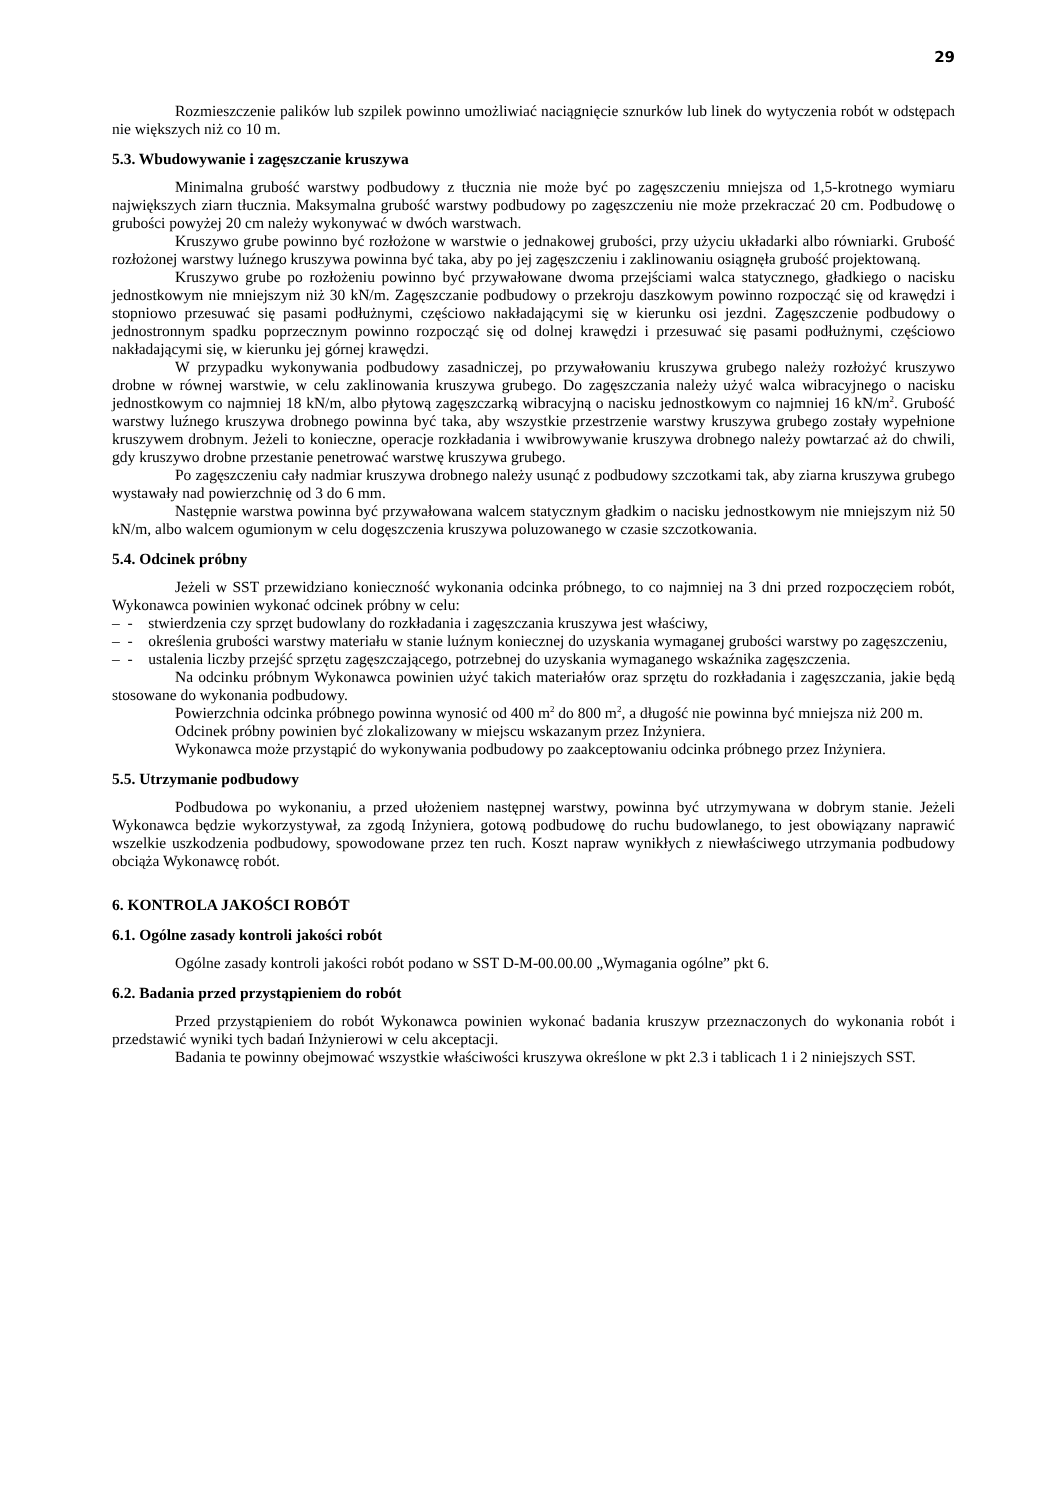29
Rozmieszczenie palików lub szpilek powinno umożliwiać naciągnięcie sznurków lub linek do wytyczenia robót w odstępach nie większych niż co 10 m.
5.3. Wbudowywanie i zagęszczanie kruszywa
Minimalna grubość warstwy podbudowy z tłucznia nie może być po zagęszczeniu mniejsza od 1,5-krotnego wymiaru największych ziarn tłucznia. Maksymalna grubość warstwy podbudowy po zagęszczeniu nie może przekraczać 20 cm. Podbudowę o grubości powyżej 20 cm należy wykonywać w dwóch warstwach.
Kruszywo grube powinno być rozłożone w warstwie o jednakowej grubości, przy użyciu układarki albo równiarki. Grubość rozłożonej warstwy luźnego kruszywa powinna być taka, aby po jej zagęszczeniu i zaklinowaniu osiągnęła grubość projektowaną.
Kruszywo grube po rozłożeniu powinno być przywałowane dwoma przejściami walca statycznego, gładkiego o nacisku jednostkowym nie mniejszym niż 30 kN/m. Zagęszczanie podbudowy o przekroju daszkowym powinno rozpocząć się od krawędzi i stopniowo przesuwać się pasami podłużnymi, częściowo nakładającymi się w kierunku osi jezdni. Zagęszczenie podbudowy o jednostronnym spadku poprzecznym powinno rozpocząć się od dolnej krawędzi i przesuwać się pasami podłużnymi, częściowo nakładającymi się, w kierunku jej górnej krawędzi.
W przypadku wykonywania podbudowy zasadniczej, po przywałowaniu kruszywa grubego należy rozłożyć kruszywo drobne w równej warstwie, w celu zaklinowania kruszywa grubego. Do zagęszczania należy użyć walca wibracyjnego o nacisku jednostkowym co najmniej 18 kN/m, albo płytową zagęszczarką wibracyjną o nacisku jednostkowym co najmniej 16 kN/m<sup>2</sup>. Grubość warstwy luźnego kruszywa drobnego powinna być taka, aby wszystkie przestrzenie warstwy kruszywa grubego zostały wypełnione kruszywem drobnym. Jeżeli to konieczne, operacje rozkładania i wwibrowywanie kruszywa drobnego należy powtarzać aż do chwili, gdy kruszywo drobne przestanie penetrować warstwę kruszywa grubego.
Po zagęszczeniu cały nadmiar kruszywa drobnego należy usunąć z podbudowy szczotkami tak, aby ziarna kruszywa grubego wystawały nad powierzchnię od 3 do 6 mm.
Następnie warstwa powinna być przywałowana walcem statycznym gładkim o nacisku jednostkowym nie mniejszym niż 50 kN/m, albo walcem ogumionym w celu dogęszczenia kruszywa poluzowanego w czasie szczotkowania.
5.4. Odcinek próbny
Jeżeli w SST przewidziano konieczność wykonania odcinka próbnego, to co najmniej na 3 dni przed rozpoczęciem robót, Wykonawca powinien wykonać odcinek próbny w celu:
– - stwierdzenia czy sprzęt budowlany do rozkładania i zagęszczania kruszywa jest właściwy,
– - określenia grubości warstwy materiału w stanie luźnym koniecznej do uzyskania wymaganej grubości warstwy po zagęszczeniu,
– - ustalenia liczby przejść sprzętu zagęszczającego, potrzebnej do uzyskania wymaganego wskaźnika zagęszczenia.
Na odcinku próbnym Wykonawca powinien użyć takich materiałów oraz sprzętu do rozkładania i zagęszczania, jakie będą stosowane do wykonania podbudowy.
Powierzchnia odcinka próbnego powinna wynosić od 400 m<sup>2</sup> do 800 m<sup>2</sup>, a długość nie powinna być mniejsza niż 200 m.
Odcinek próbny powinien być zlokalizowany w miejscu wskazanym przez Inżyniera.
Wykonawca może przystąpić do wykonywania podbudowy po zaakceptowaniu odcinka próbnego przez Inżyniera.
5.5. Utrzymanie podbudowy
Podbudowa po wykonaniu, a przed ułożeniem następnej warstwy, powinna być utrzymywana w dobrym stanie. Jeżeli Wykonawca będzie wykorzystywał, za zgodą Inżyniera, gotową podbudowę do ruchu budowlanego, to jest obowiązany naprawić wszelkie uszkodzenia podbudowy, spowodowane przez ten ruch. Koszt napraw wynikłych z niewłaściwego utrzymania podbudowy obciąża Wykonawcę robót.
6. KONTROLA JAKOŚCI ROBÓT
6.1. Ogólne zasady kontroli jakości robót
Ogólne zasady kontroli jakości robót podano w SST D-M-00.00.00 „Wymagania ogólne” pkt 6.
6.2. Badania przed przystąpieniem do robót
Przed przystąpieniem do robót Wykonawca powinien wykonać badania kruszyw przeznaczonych do wykonania robót i przedstawić wyniki tych badań Inżynierowi w celu akceptacji.
Badania te powinny obejmować wszystkie właściwości kruszywa określone w pkt 2.3 i tablicach 1 i 2 niniejszych SST.